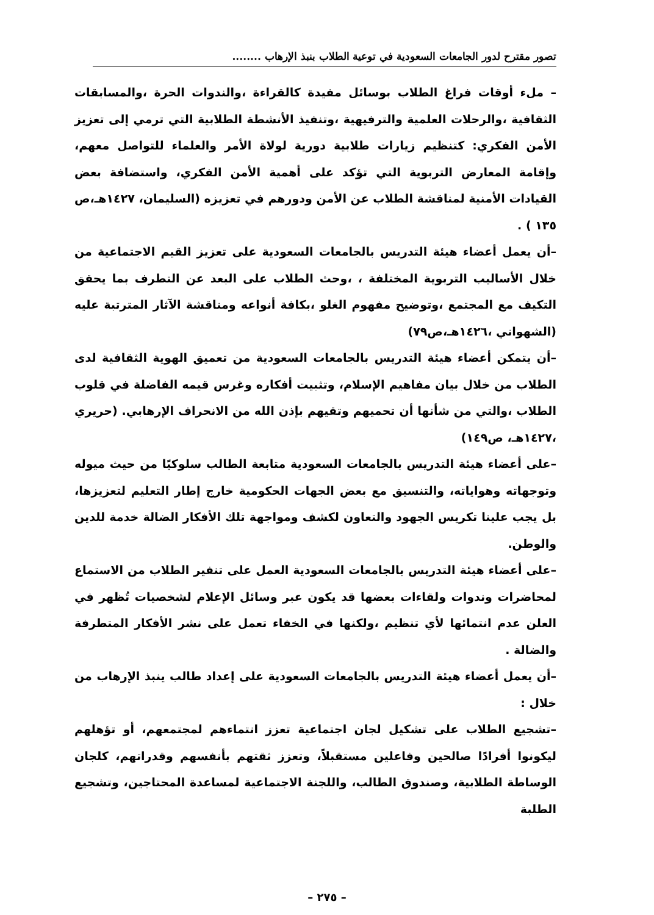تصور مقترح لدور الجامعات السعودية في توعية الطلاب بنبذ الإرهاب ........
– ملء أوقات فراغ الطلاب بوسائل مفيدة كالقراءة ،والندوات الحرة ،والمسابقات الثقافية ،والرحلات العلمية والترفيهية ،وتنفيذ الأنشطة الطلابية التي ترمي إلى تعزيز الأمن الفكري: كتنظيم زيارات طلابية دورية لولاة الأمر والعلماء للتواصل معهم، وإقامة المعارض التربوية التي تؤكد على أهمية الأمن الفكري، واستضافة بعض القيادات الأمنية لمناقشة الطلاب عن الأمن ودورهم في تعزيزه (السليمان، ١٤٢٧هـ،ص ١٣٥ ) .
–أن يعمل أعضاء هيئة التدريس بالجامعات السعودية على تعزيز القيم الاجتماعية من خلال الأساليب التربوية المختلفة ، ،وحث الطلاب على البعد عن التطرف بما يحقق التكيف مع المجتمع ،وتوضيح مفهوم الغلو ،بكافة أنواعه ومناقشة الآثار المترتبة عليه (الشهواني ،١٤٢٦هـ،ص٧٩)
–أن يتمكن أعضاء هيئة التدريس بالجامعات السعودية من تعميق الهوية الثقافية لدى الطلاب من خلال بيان مفاهيم الإسلام، وتثبيت أفكاره وغرس قيمه الفاضلة في قلوب الطلاب ،والتي من شأنها أن تحميهم وتقيهم بإذن الله من الانحراف الإرهابي. (حريري ،١٤٢٧هـ، ص١٤٩)
–على أعضاء هيئة التدريس بالجامعات السعودية متابعة الطالب سلوكيًا من حيث ميوله وتوجهاته وهواياته، والتنسيق مع بعض الجهات الحكومية خارج إطار التعليم لتعزيزها، بل يجب علينا تكريس الجهود والتعاون لكشف ومواجهة تلك الأفكار الضالة خدمة للدين والوطن.
–على أعضاء هيئة التدريس بالجامعات السعودية العمل على تنفير الطلاب من الاستماع لمحاضرات وندوات ولقاءات بعضها قد يكون عبر وسائل الإعلام لشخصيات تُظهر في العلن عدم انتمائها لأي تنظيم ،ولكنها في الخفاء تعمل على نشر الأفكار المتطرفة والضالة .
–أن يعمل أعضاء هيئة التدريس بالجامعات السعودية على إعداد طالب ينبذ الإرهاب من خلال :
–تشجيع الطلاب على تشكيل لجان اجتماعية تعزز انتماءهم لمجتمعهم، أو تؤهلهم ليكونوا أفرادًا صالحين وفاعلين مستقبلاً، وتعزز ثقتهم بأنفسهم وقدراتهم، كلجان الوساطة الطلابية، وصندوق الطالب، واللجنة الاجتماعية لمساعدة المحتاجين، وتشجيع الطلبة
– ٢٧٥ –